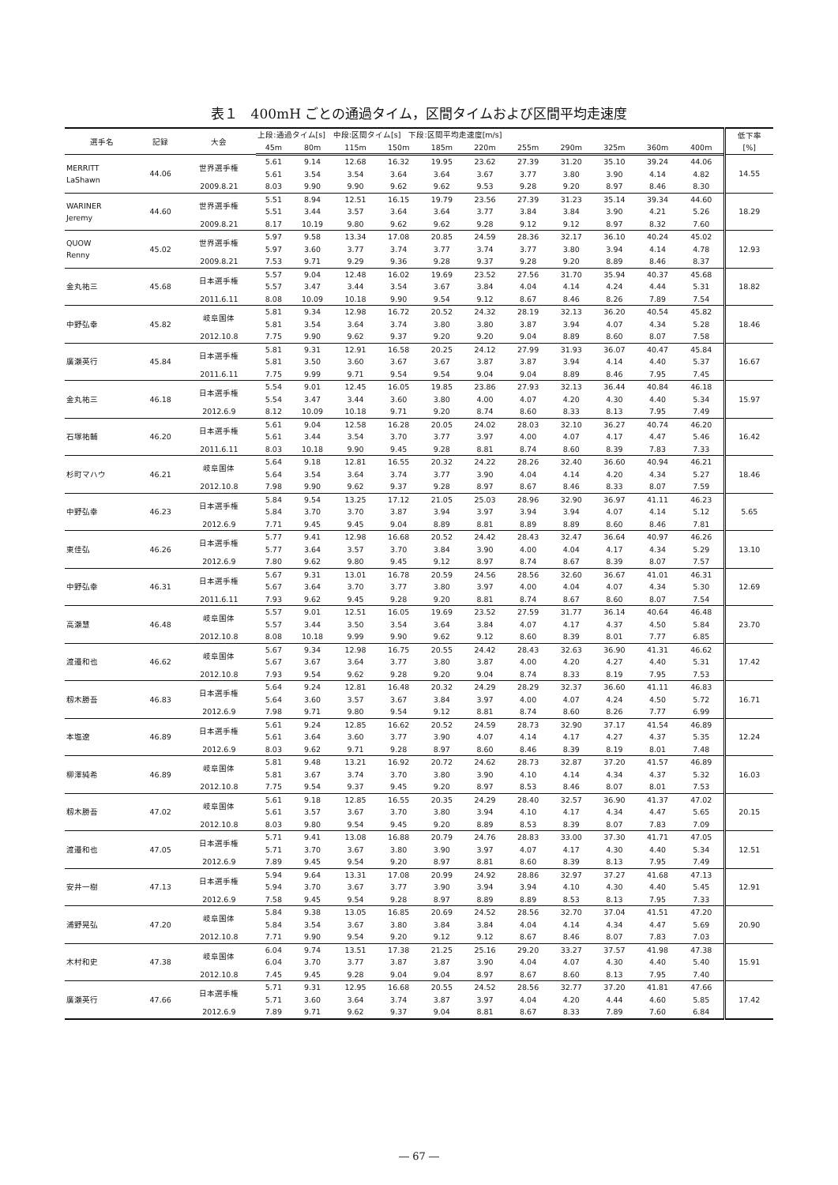表１　400mH ごとの通過タイム，区間タイムおよび区間平均走速度
| 選手名 | 記録 | 大会 | 上段:通過タイム[s] 中段:区間タイム[s] 下段:区間平均走速度[m/s] | | | | | | | | | | | 低下率 [%] |
| --- | --- | --- | --- | --- | --- | --- | --- | --- | --- | --- | --- | --- | --- | --- |
| | | | 45m | 80m | 115m | 150m | 185m | 220m | 255m | 290m | 325m | 360m | 400m | |
| MERRITT LaShawn | 44.06 | 世界選手権 | 5.61 | 9.14 | 12.68 | 16.32 | 19.95 | 23.62 | 27.39 | 31.20 | 35.10 | 39.24 | 44.06 | 14.55 |
| | | | 5.61 | 3.54 | 3.54 | 3.64 | 3.64 | 3.67 | 3.77 | 3.80 | 3.90 | 4.14 | 4.82 | |
| | | 2009.8.21 | 8.03 | 9.90 | 9.90 | 9.62 | 9.62 | 9.53 | 9.28 | 9.20 | 8.97 | 8.46 | 8.30 | |
| WARINER Jeremy | 44.60 | 世界選手権 | 5.51 | 8.94 | 12.51 | 16.15 | 19.79 | 23.56 | 27.39 | 31.23 | 35.14 | 39.34 | 44.60 | 18.29 |
| | | | 5.51 | 3.44 | 3.57 | 3.64 | 3.64 | 3.77 | 3.84 | 3.84 | 3.90 | 4.21 | 5.26 | |
| | | 2009.8.21 | 8.17 | 10.19 | 9.80 | 9.62 | 9.62 | 9.28 | 9.12 | 9.12 | 8.97 | 8.32 | 7.60 | |
| QUOW Renny | 45.02 | 世界選手権 | 5.97 | 9.58 | 13.34 | 17.08 | 20.85 | 24.59 | 28.36 | 32.17 | 36.10 | 40.24 | 45.02 | 12.93 |
| | | | 5.97 | 3.60 | 3.77 | 3.74 | 3.77 | 3.74 | 3.77 | 3.80 | 3.94 | 4.14 | 4.78 | |
| | | 2009.8.21 | 7.53 | 9.71 | 9.29 | 9.36 | 9.28 | 9.37 | 9.28 | 9.20 | 8.89 | 8.46 | 8.37 | |
| 金丸祐三 | 45.68 | 日本選手権 | 5.57 | 9.04 | 12.48 | 16.02 | 19.69 | 23.52 | 27.56 | 31.70 | 35.94 | 40.37 | 45.68 | 18.82 |
| | | | 5.57 | 3.47 | 3.44 | 3.54 | 3.67 | 3.84 | 4.04 | 4.14 | 4.24 | 4.44 | 5.31 | |
| | | 2011.6.11 | 8.08 | 10.09 | 10.18 | 9.90 | 9.54 | 9.12 | 8.67 | 8.46 | 8.26 | 7.89 | 7.54 | |
| 中野弘幸 | 45.82 | 岐阜国体 | 5.81 | 9.34 | 12.98 | 16.72 | 20.52 | 24.32 | 28.19 | 32.13 | 36.20 | 40.54 | 45.82 | 18.46 |
| | | | 5.81 | 3.54 | 3.64 | 3.74 | 3.80 | 3.80 | 3.87 | 3.94 | 4.07 | 4.34 | 5.28 | |
| | | 2012.10.8 | 7.75 | 9.90 | 9.62 | 9.37 | 9.20 | 9.20 | 9.04 | 8.89 | 8.60 | 8.07 | 7.58 | |
| 廣瀬英行 | 45.84 | 日本選手権 | 5.81 | 9.31 | 12.91 | 16.58 | 20.25 | 24.12 | 27.99 | 31.93 | 36.07 | 40.47 | 45.84 | 16.67 |
| | | | 5.81 | 3.50 | 3.60 | 3.67 | 3.67 | 3.87 | 3.87 | 3.94 | 4.14 | 4.40 | 5.37 | |
| | | 2011.6.11 | 7.75 | 9.99 | 9.71 | 9.54 | 9.54 | 9.04 | 9.04 | 8.89 | 8.46 | 7.95 | 7.45 | |
| 金丸祐三 | 46.18 | 日本選手権 | 5.54 | 9.01 | 12.45 | 16.05 | 19.85 | 23.86 | 27.93 | 32.13 | 36.44 | 40.84 | 46.18 | 15.97 |
| | | | 5.54 | 3.47 | 3.44 | 3.60 | 3.80 | 4.00 | 4.07 | 4.20 | 4.30 | 4.40 | 5.34 | |
| | | 2012.6.9 | 8.12 | 10.09 | 10.18 | 9.71 | 9.20 | 8.74 | 8.60 | 8.33 | 8.13 | 7.95 | 7.49 | |
| 石塚祐輔 | 46.20 | 日本選手権 | 5.61 | 9.04 | 12.58 | 16.28 | 20.05 | 24.02 | 28.03 | 32.10 | 36.27 | 40.74 | 46.20 | 16.42 |
| | | | 5.61 | 3.44 | 3.54 | 3.70 | 3.77 | 3.97 | 4.00 | 4.07 | 4.17 | 4.47 | 5.46 | |
| | | 2011.6.11 | 8.03 | 10.18 | 9.90 | 9.45 | 9.28 | 8.81 | 8.74 | 8.60 | 8.39 | 7.83 | 7.33 | |
| 杉町マハウ | 46.21 | 岐阜国体 | 5.64 | 9.18 | 12.81 | 16.55 | 20.32 | 24.22 | 28.26 | 32.40 | 36.60 | 40.94 | 46.21 | 18.46 |
| | | | 5.64 | 3.54 | 3.64 | 3.74 | 3.77 | 3.90 | 4.04 | 4.14 | 4.20 | 4.34 | 5.27 | |
| | | 2012.10.8 | 7.98 | 9.90 | 9.62 | 9.37 | 9.28 | 8.97 | 8.67 | 8.46 | 8.33 | 8.07 | 7.59 | |
| 中野弘幸 | 46.23 | 日本選手権 | 5.84 | 9.54 | 13.25 | 17.12 | 21.05 | 25.03 | 28.96 | 32.90 | 36.97 | 41.11 | 46.23 | 5.65 |
| | | | 5.84 | 3.70 | 3.70 | 3.87 | 3.94 | 3.97 | 3.94 | 3.94 | 4.07 | 4.14 | 5.12 | |
| | | 2012.6.9 | 7.71 | 9.45 | 9.45 | 9.04 | 8.89 | 8.81 | 8.89 | 8.89 | 8.60 | 8.46 | 7.81 | |
| 東佳弘 | 46.26 | 日本選手権 | 5.77 | 9.41 | 12.98 | 16.68 | 20.52 | 24.42 | 28.43 | 32.47 | 36.64 | 40.97 | 46.26 | 13.10 |
| | | | 5.77 | 3.64 | 3.57 | 3.70 | 3.84 | 3.90 | 4.00 | 4.04 | 4.17 | 4.34 | 5.29 | |
| | | 2012.6.9 | 7.80 | 9.62 | 9.80 | 9.45 | 9.12 | 8.97 | 8.74 | 8.67 | 8.39 | 8.07 | 7.57 | |
| 中野弘幸 | 46.31 | 日本選手権 | 5.67 | 9.31 | 13.01 | 16.78 | 20.59 | 24.56 | 28.56 | 32.60 | 36.67 | 41.01 | 46.31 | 12.69 |
| | | | 5.67 | 3.64 | 3.70 | 3.77 | 3.80 | 3.97 | 4.00 | 4.04 | 4.07 | 4.34 | 5.30 | |
| | | 2011.6.11 | 7.93 | 9.62 | 9.45 | 9.28 | 9.20 | 8.81 | 8.74 | 8.67 | 8.60 | 8.07 | 7.54 | |
| 高瀬慧 | 46.48 | 岐阜国体 | 5.57 | 9.01 | 12.51 | 16.05 | 19.69 | 23.52 | 27.59 | 31.77 | 36.14 | 40.64 | 46.48 | 23.70 |
| | | | 5.57 | 3.44 | 3.50 | 3.54 | 3.64 | 3.84 | 4.07 | 4.17 | 4.37 | 4.50 | 5.84 | |
| | | 2012.10.8 | 8.08 | 10.18 | 9.99 | 9.90 | 9.62 | 9.12 | 8.60 | 8.39 | 8.01 | 7.77 | 6.85 | |
| 渡邉和也 | 46.62 | 岐阜国体 | 5.67 | 9.34 | 12.98 | 16.75 | 20.55 | 24.42 | 28.43 | 32.63 | 36.90 | 41.31 | 46.62 | 17.42 |
| | | | 5.67 | 3.67 | 3.64 | 3.77 | 3.80 | 3.87 | 4.00 | 4.20 | 4.27 | 4.40 | 5.31 | |
| | | 2012.10.8 | 7.93 | 9.54 | 9.62 | 9.28 | 9.20 | 9.04 | 8.74 | 8.33 | 8.19 | 7.95 | 7.53 | |
| 籾木勝吾 | 46.83 | 日本選手権 | 5.64 | 9.24 | 12.81 | 16.48 | 20.32 | 24.29 | 28.29 | 32.37 | 36.60 | 41.11 | 46.83 | 16.71 |
| | | | 5.64 | 3.60 | 3.57 | 3.67 | 3.84 | 3.97 | 4.00 | 4.07 | 4.24 | 4.50 | 5.72 | |
| | | 2012.6.9 | 7.98 | 9.71 | 9.80 | 9.54 | 9.12 | 8.81 | 8.74 | 8.60 | 8.26 | 7.77 | 6.99 | |
| 本塩遼 | 46.89 | 日本選手権 | 5.61 | 9.24 | 12.85 | 16.62 | 20.52 | 24.59 | 28.73 | 32.90 | 37.17 | 41.54 | 46.89 | 12.24 |
| | | | 5.61 | 3.64 | 3.60 | 3.77 | 3.90 | 4.07 | 4.14 | 4.17 | 4.27 | 4.37 | 5.35 | |
| | | 2012.6.9 | 8.03 | 9.62 | 9.71 | 9.28 | 8.97 | 8.60 | 8.46 | 8.39 | 8.19 | 8.01 | 7.48 | |
| 柳澤純希 | 46.89 | 岐阜国体 | 5.81 | 9.48 | 13.21 | 16.92 | 20.72 | 24.62 | 28.73 | 32.87 | 37.20 | 41.57 | 46.89 | 16.03 |
| | | | 5.81 | 3.67 | 3.74 | 3.70 | 3.80 | 3.90 | 4.10 | 4.14 | 4.34 | 4.37 | 5.32 | |
| | | 2012.10.8 | 7.75 | 9.54 | 9.37 | 9.45 | 9.20 | 8.97 | 8.53 | 8.46 | 8.07 | 8.01 | 7.53 | |
| 籾木勝吾 | 47.02 | 岐阜国体 | 5.61 | 9.18 | 12.85 | 16.55 | 20.35 | 24.29 | 28.40 | 32.57 | 36.90 | 41.37 | 47.02 | 20.15 |
| | | | 5.61 | 3.57 | 3.67 | 3.70 | 3.80 | 3.94 | 4.10 | 4.17 | 4.34 | 4.47 | 5.65 | |
| | | 2012.10.8 | 8.03 | 9.80 | 9.54 | 9.45 | 9.20 | 8.89 | 8.53 | 8.39 | 8.07 | 7.83 | 7.09 | |
| 渡邉和也 | 47.05 | 日本選手権 | 5.71 | 9.41 | 13.08 | 16.88 | 20.79 | 24.76 | 28.83 | 33.00 | 37.30 | 41.71 | 47.05 | 12.51 |
| | | | 5.71 | 3.70 | 3.67 | 3.80 | 3.90 | 3.97 | 4.07 | 4.17 | 4.30 | 4.40 | 5.34 | |
| | | 2012.6.9 | 7.89 | 9.45 | 9.54 | 9.20 | 8.97 | 8.81 | 8.60 | 8.39 | 8.13 | 7.95 | 7.49 | |
| 安井一樹 | 47.13 | 日本選手権 | 5.94 | 9.64 | 13.31 | 17.08 | 20.99 | 24.92 | 28.86 | 32.97 | 37.27 | 41.68 | 47.13 | 12.91 |
| | | | 5.94 | 3.70 | 3.67 | 3.77 | 3.90 | 3.94 | 3.94 | 4.10 | 4.30 | 4.40 | 5.45 | |
| | | 2012.6.9 | 7.58 | 9.45 | 9.54 | 9.28 | 8.97 | 8.89 | 8.89 | 8.53 | 8.13 | 7.95 | 7.33 | |
| 浦野晃弘 | 47.20 | 岐阜国体 | 5.84 | 9.38 | 13.05 | 16.85 | 20.69 | 24.52 | 28.56 | 32.70 | 37.04 | 41.51 | 47.20 | 20.90 |
| | | | 5.84 | 3.54 | 3.67 | 3.80 | 3.84 | 3.84 | 4.04 | 4.14 | 4.34 | 4.47 | 5.69 | |
| | | 2012.10.8 | 7.71 | 9.90 | 9.54 | 9.20 | 9.12 | 9.12 | 8.67 | 8.46 | 8.07 | 7.83 | 7.03 | |
| 木村和史 | 47.38 | 岐阜国体 | 6.04 | 9.74 | 13.51 | 17.38 | 21.25 | 25.16 | 29.20 | 33.27 | 37.57 | 41.98 | 47.38 | 15.91 |
| | | | 6.04 | 3.70 | 3.77 | 3.87 | 3.87 | 3.90 | 4.04 | 4.07 | 4.30 | 4.40 | 5.40 | |
| | | 2012.10.8 | 7.45 | 9.45 | 9.28 | 9.04 | 9.04 | 8.97 | 8.67 | 8.60 | 8.13 | 7.95 | 7.40 | |
| 廣瀬英行 | 47.66 | 日本選手権 | 5.71 | 9.31 | 12.95 | 16.68 | 20.55 | 24.52 | 28.56 | 32.77 | 37.20 | 41.81 | 47.66 | 17.42 |
| | | | 5.71 | 3.60 | 3.64 | 3.74 | 3.87 | 3.97 | 4.04 | 4.20 | 4.44 | 4.60 | 5.85 | |
| | | 2012.6.9 | 7.89 | 9.71 | 9.62 | 9.37 | 9.04 | 8.81 | 8.67 | 8.33 | 7.89 | 7.60 | 6.84 | |
― 67 ―